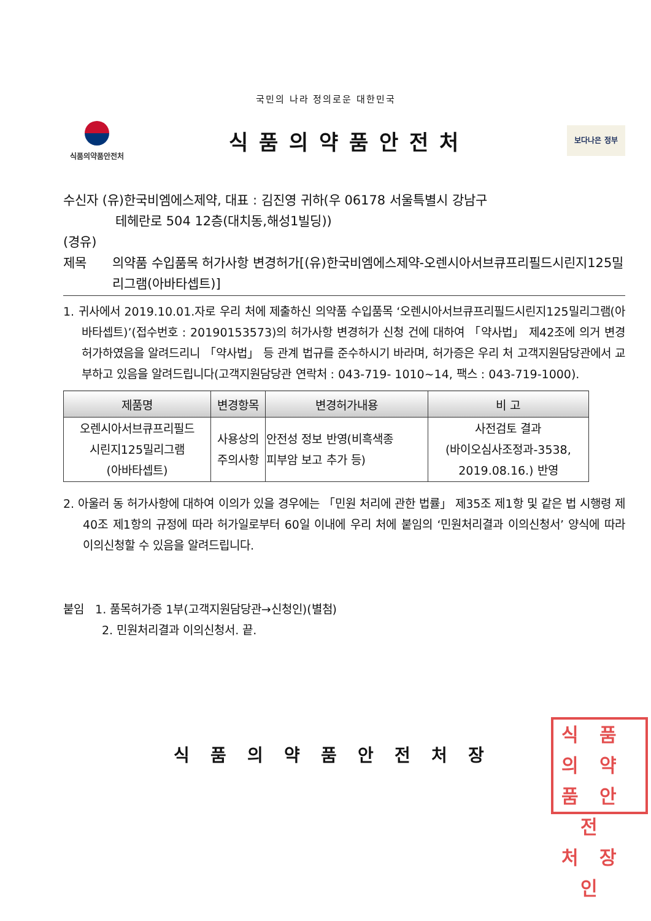국민의 나라 정의로운 대한민국
식품의약품안전처
식품의약품안전처
보다나은 정부
수신자 (유)한국비엠에스제약, 대표 : 김진영 귀하(우 06178 서울특별시 강남구
테헤란로 504 12층(대치동,해성1빌딩))
(경유)
제목 의약품 수입품목 허가사항 변경허가[(유)한국비엠에스제약-오렌시아서브큐프리필드시린지125밀리그램(아바타셉트)]
1. 귀사에서 2019.10.01.자로 우리 처에 제출하신 의약품 수입품목 ‘오렌시아서브큐프리필드시린지125밀리그램(아바타셉트)’(접수번호 : 20190153573)의 허가사항 변경허가 신청 건에 대하여 「약사법」 제42조에 의거 변경허가하였음을 알려드리니 「약사법」 등 관계 법규를 준수하시기 바라며, 허가증은 우리 처 고객지원담당관에서 교부하고 있음을 알려드립니다(고객지원담당관 연락처 : 043-719- 1010~14, 팩스 : 043-719-1000).
| 제품명 | 변경항목 | 변경허가내용 | 비 고 |
| --- | --- | --- | --- |
| 오렌시아서브큐프리필드 시린지125밀리그램 (아바타셉트) | 사용상의 주의사항 | 안전성 정보 반영(비흑색종 피부암 보고 추가 등) | 사전검토 결과 (바이오심사조정과-3538, 2019.08.16.) 반영 |
2. 아울러 동 허가사항에 대하여 이의가 있을 경우에는 「민원 처리에 관한 법률」 제35조 제1항 및 같은 법 시행령 제40조 제1항의 규정에 따라 허가일로부터 60일 이내에 우리 처에 붙임의 ‘민원처리결과 이의신청서’ 양식에 따라 이의신청할 수 있음을 알려드립니다.
붙임 1. 품목허가증 1부(고객지원담당관→신청인)(별첨)
2. 민원처리결과 이의신청서. 끝.
식품의약
품안전
처장인
식품의약품안전처장